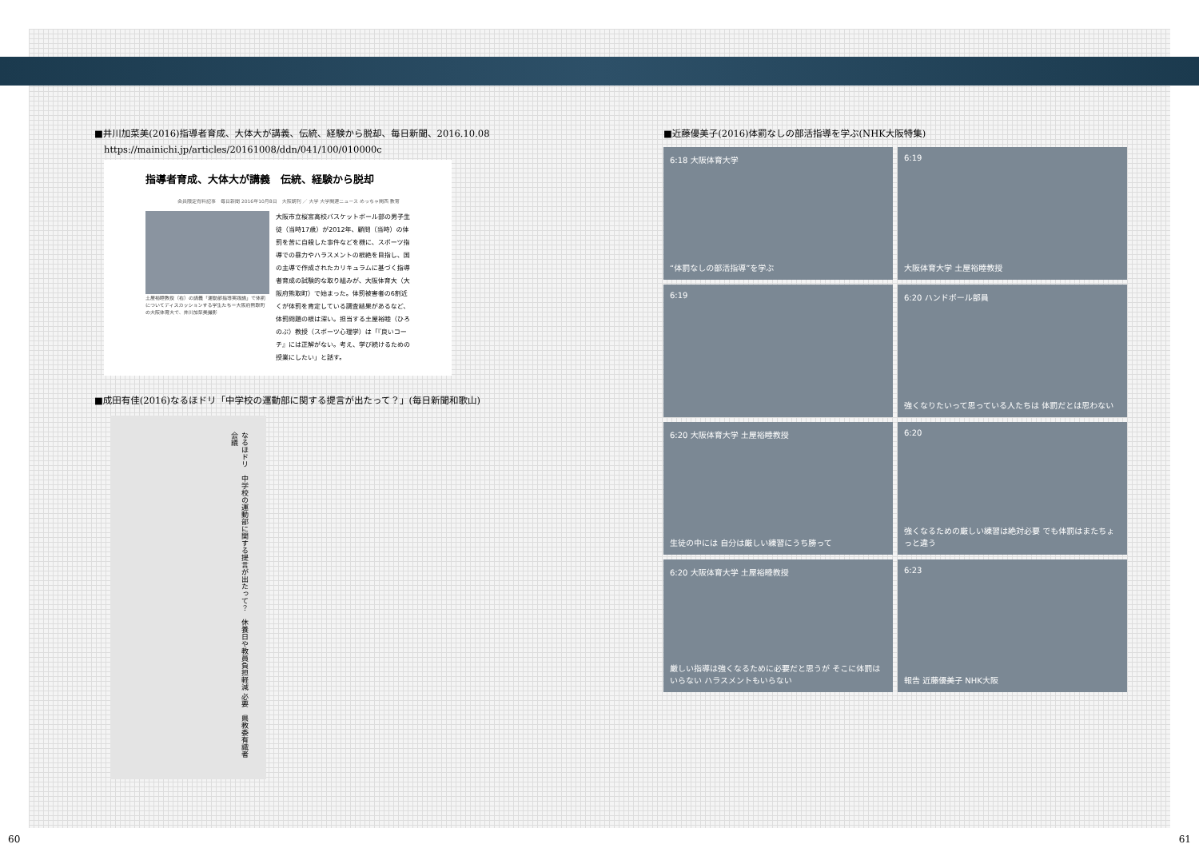■井川加菜美(2016)指導者育成、大体大が講義、伝統、経験から脱却、毎日新聞、2016.10.08
https://mainichi.jp/articles/20161008/ddn/041/100/010000c
指導者育成、大体大が講義　伝統、経験から脱却
会員限定有料記事　毎日新聞 2016年10月8日　大阪朝刊 ／ 大学 大学関連ニュース めっちゃ関西 教育
土屋裕睦教授（右）の講義「運動部指導実践論」で体罰についてディスカッションする学生たち＝大阪府熊取町の大阪体育大で、井川加菜美撮影
大阪市立桜宮高校バスケットボール部の男子生徒（当時17歳）が2012年、顧問（当時）の体罰を苦に自殺した事件などを機に、スポーツ指導での暴力やハラスメントの根絶を目指し、国の主導で作成されたカリキュラムに基づく指導者育成の試験的な取り組みが、大阪体育大（大阪府熊取町）で始まった。体罰被害者の6割近くが体罰を肯定している調査結果があるなど、体罰問題の根は深い。担当する土屋裕睦（ひろのぶ）教授（スポーツ心理学）は「『良いコーチ』には正解がない。考え、学び続けるための授業にしたい」と話す。
■成田有佳(2016)なるほドリ「中学校の運動部に関する提言が出たって？」(毎日新聞和歌山)
なるほドリ　中学校の運動部に関する提言が出たって？　休養日や教員負担軽減 必要　県教委有識者会議
■近藤優美子(2016)体罰なしの部活指導を学ぶ(NHK大阪特集)
6:18 大阪体育大学
“体罰なしの部活指導”を学ぶ
6:19
大阪体育大学 土屋裕睦教授
6:19
6:20 ハンドボール部員
強くなりたいって思っている人たちは 体罰だとは思わない
6:20 大阪体育大学 土屋裕睦教授
生徒の中には 自分は厳しい練習にうち勝って
6:20
強くなるための厳しい練習は絶対必要 でも体罰はまたちょっと違う
6:20 大阪体育大学 土屋裕睦教授
厳しい指導は強くなるために必要だと思うが そこに体罰はいらない ハラスメントもいらない
6:23
報告 近藤優美子 NHK大阪
60 61